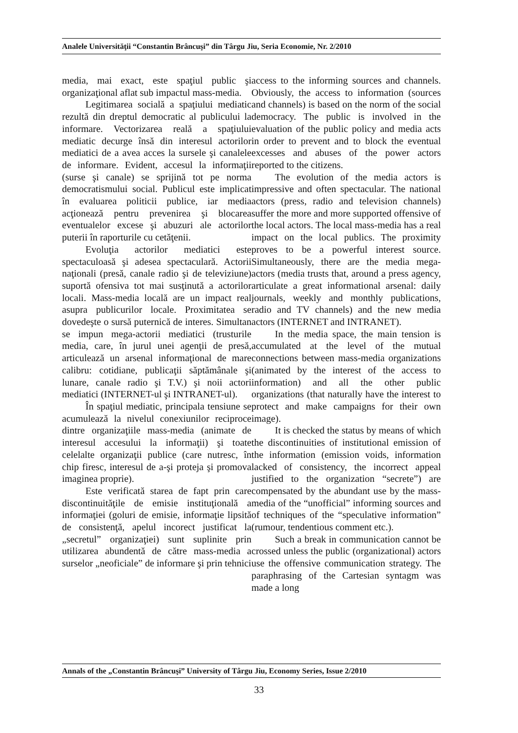Analele Universităţii “Constantin Brâncuşi” din Târgu Jiu, Seria Economie, Nr. 2/2010
media, mai exact, este spaţiul public şi organizaţional aflat sub impactul mass-media.
Legitimarea socială a spaţiului mediatic rezultă din dreptul democratic al publicului la informare. Vectorizarea reală a spaţiului mediatic decurge însă din interesul actorilor mediatici de a avea acces la sursele şi canalele de informare. Evident, accesul la informaţii (surse şi canale) se sprijină tot pe norma democratismului social. Publicul este implicat în evaluarea politicii publice, iar media acţionează pentru prevenirea şi blocarea eventualelor excese şi abuzuri ale actorilor puterii în raporturile cu cetăţenii.
Evoluţia actorilor mediatici este spectaculoasă şi adesea spectaculară. Actorii naţionali (presă, canale radio şi de televiziune) suportă ofensiva tot mai susţinută a actorilor locali. Mass-media locală are un impact real asupra publicurilor locale. Proximitatea se dovedeşte o sursă puternică de interes. Simultan se impun mega-actorii mediatici (trusturile media, care, în jurul unei agenţii de presă, articulează un arsenal informaţional de mare calibru: cotidiane, publicaţii săptămânale şi lunare, canale radio şi T.V.) şi noii actori mediatici (INTERNET-ul şi INTRANET-ul).
În spaţiul mediatic, principala tensiune se acumulează la nivelul conexiunilor reciproce dintre organizaţiile mass-media (animate de interesul accesului la informaţii) şi toate celelalte organizaţii publice (care nutresc, în chip firesc, interesul de a-şi proteja şi promova imaginea proprie).
Este verificată starea de fapt prin care discontinuităţile de emisie instituţională a informaţiei (goluri de emisie, informaţie lipsită de consistenţă, apelul incorect justificat la „secretul” organizaţiei) sunt suplinite prin utilizarea abundentă de către mass-media a surselor „neoficiale” de informare şi prin tehnici
access to the informing sources and channels. Obviously, the access to information (sources and channels) is based on the norm of the social democracy. The public is involved in the evaluation of the public policy and media acts in order to prevent and to block the eventual excesses and abuses of the power actors reported to the citizens.
The evolution of the media actors is impressive and often spectacular. The national actors (press, radio and television channels) suffer the more and more supported offensive of the local actors. The local mass-media has a real impact on the local publics. The proximity proves to be a powerful interest source. Simultaneously, there are the media mega-actors (media trusts that, around a press agency, articulate a great informational arsenal: daily journals, weekly and monthly publications, radio and TV channels) and the new media actors (INTERNET and INTRANET).
In the media space, the main tension is accumulated at the level of the mutual connections between mass-media organizations (animated by the interest of the access to information) and all the other public organizations (that naturally have the interest to protect and make campaigns for their own image).
It is checked the status by means of which the discontinuities of institutional emission of the information (emission voids, information lacked of consistency, the incorrect appeal justified to the organization “secrete”) are compensated by the abundant use by the mass-media of the “unofficial” informing sources and of techniques of the “speculative information” (rumour, tendentious comment etc.).
Such a break in communication cannot be crossed unless the public (organizational) actors use the offensive communication strategy. The paraphrasing of the Cartesian syntagm was made a long
Annals of the „Constantin Brâncuşi” University of Târgu Jiu, Economy Series, Issue 2/2010
33